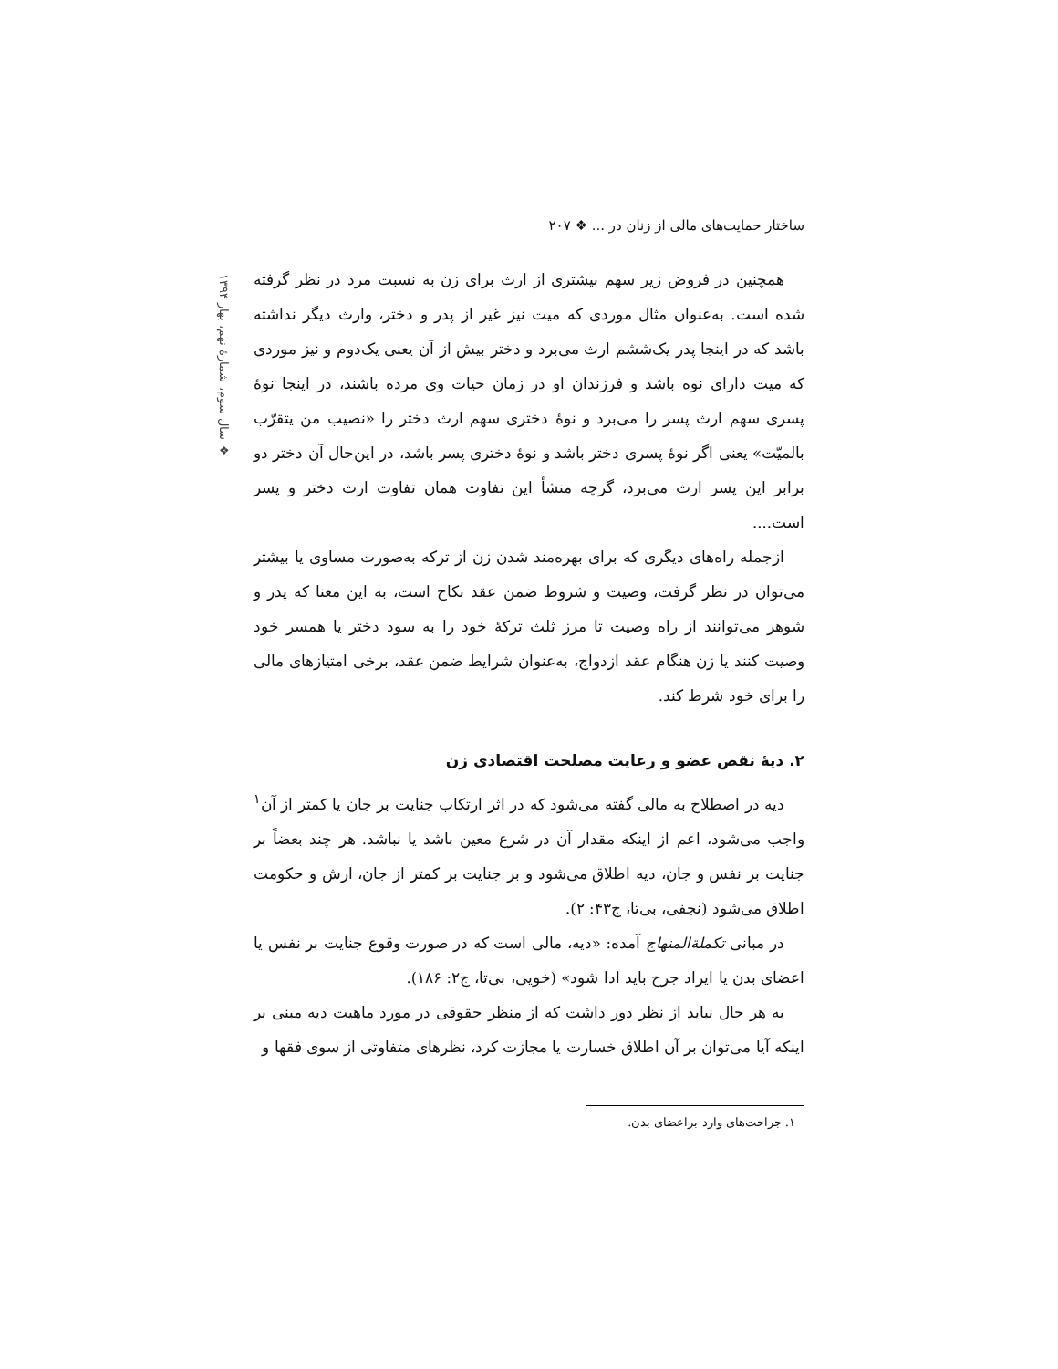ساختار حمایت‌های مالی از زنان در ... ❖ ۲۰۷
❖ سال سوم، شمارهٔ نهم، بهار ۱۳۹۴
همچنین در فروض زیر سهم بیشتری از ارث برای زن به نسبت مرد در نظر گرفته شده است. به‌عنوان مثال موردی که میت نیز غیر از پدر و دختر، وارث دیگر نداشته باشد که در اینجا پدر یک‌ششم ارث می‌برد و دختر بیش از آن یعنی یک‌دوم و نیز موردی که میت دارای نوه باشد و فرزندان او در زمان حیات وی مرده باشند، در اینجا نوهٔ پسری سهم ارث پسر را می‌برد و نوهٔ دختری سهم ارث دختر را «نصیب من یتقرّب بالمیّت» یعنی اگر نوهٔ پسری دختر باشد و نوهٔ دختری پسر باشد، در این‌حال آن دختر دو برابر این پسر ارث می‌برد، گرچه منشأ این تفاوت همان تفاوت ارث دختر و پسر است....
ازجمله راه‌های دیگری که برای بهره‌مند شدن زن از ترکه به‌صورت مساوی یا بیشتر می‌توان در نظر گرفت، وصیت و شروط ضمن عقد نکاح است، به این معنا که پدر و شوهر می‌توانند از راه وصیت تا مرز ثلث ترکهٔ خود را به سود دختر یا همسر خود وصیت کنند یا زن هنگام عقد ازدواج، به‌عنوان شرایط ضمن عقد، برخی امتیازهای مالی را برای خود شرط کند.
۲. دیهٔ نقص عضو و رعایت مصلحت اقتصادی زن
دیه در اصطلاح به مالی گفته می‌شود که در اثر ارتکاب جنایت بر جان یا کمتر از آن<sup>۱</sup> واجب می‌شود، اعم از اینکه مقدار آن در شرع معین باشد یا نباشد. هر چند بعضاً بر جنایت بر نفس و جان، دیه اطلاق می‌شود و بر جنایت بر کمتر از جان، ارش و حکومت اطلاق می‌شود (نجفی، بی‌تا، ج۴۳: ۲).
در مبانی تکملة‌المنهاج آمده: «دیه، مالی است که در صورت وقوع جنایت بر نفس یا اعضای بدن یا ایراد جرح باید ادا شود» (خویی، بی‌تا، ج۲: ۱۸۶).
به هر حال نباید از نظر دور داشت که از منظر حقوقی در مورد ماهیت دیه مبنی بر اینکه آیا می‌توان بر آن اطلاق خسارت یا مجازت کرد، نظرهای متفاوتی از سوی فقها و
۱. جراحت‌های وارد براعضای بدن.